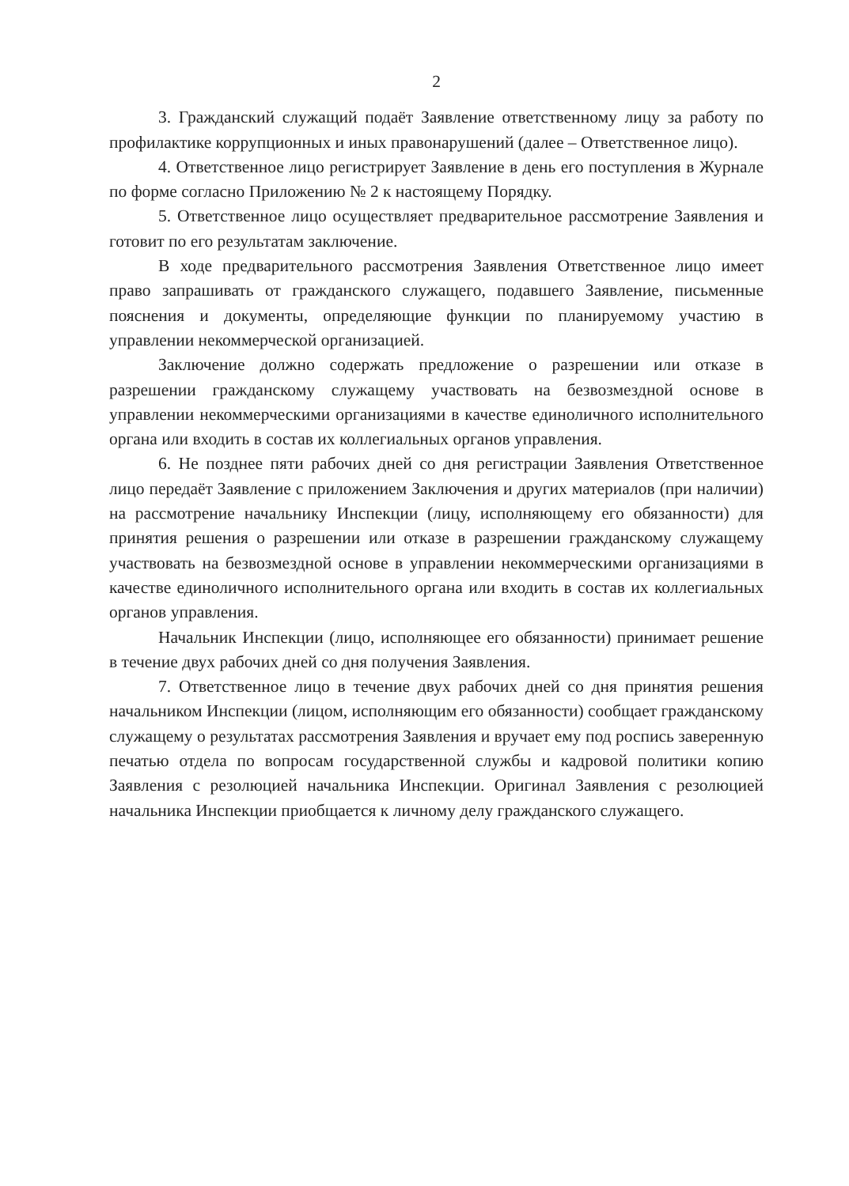2
3. Гражданский служащий подаёт Заявление ответственному лицу за работу по профилактике коррупционных и иных правонарушений (далее – Ответственное лицо).
4. Ответственное лицо регистрирует Заявление в день его поступления в Журнале по форме согласно Приложению № 2 к настоящему Порядку.
5. Ответственное лицо осуществляет предварительное рассмотрение Заявления и готовит по его результатам заключение.
В ходе предварительного рассмотрения Заявления Ответственное лицо имеет право запрашивать от гражданского служащего, подавшего Заявление, письменные пояснения и документы, определяющие функции по планируемому участию в управлении некоммерческой организацией.
Заключение должно содержать предложение о разрешении или отказе в разрешении гражданскому служащему участвовать на безвозмездной основе в управлении некоммерческими организациями в качестве единоличного исполнительного органа или входить в состав их коллегиальных органов управления.
6. Не позднее пяти рабочих дней со дня регистрации Заявления Ответственное лицо передаёт Заявление с приложением Заключения и других материалов (при наличии) на рассмотрение начальнику Инспекции (лицу, исполняющему его обязанности) для принятия решения о разрешении или отказе в разрешении гражданскому служащему участвовать на безвозмездной основе в управлении некоммерческими организациями в качестве единоличного исполнительного органа или входить в состав их коллегиальных органов управления.
Начальник Инспекции (лицо, исполняющее его обязанности) принимает решение в течение двух рабочих дней со дня получения Заявления.
7. Ответственное лицо в течение двух рабочих дней со дня принятия решения начальником Инспекции (лицом, исполняющим его обязанности) сообщает гражданскому служащему о результатах рассмотрения Заявления и вручает ему под роспись заверенную печатью отдела по вопросам государственной службы и кадровой политики копию Заявления с резолюцией начальника Инспекции. Оригинал Заявления с резолюцией начальника Инспекции приобщается к личному делу гражданского служащего.